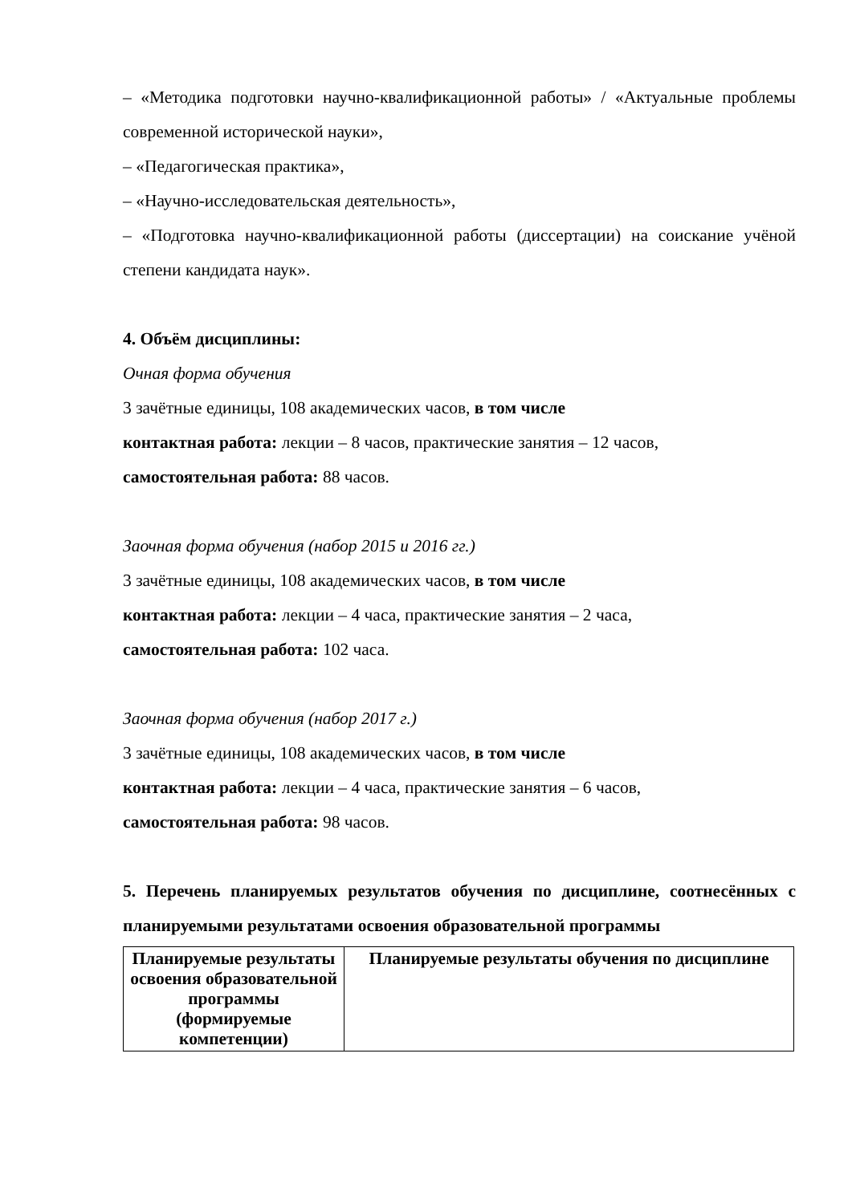– «Методика подготовки научно-квалификационной работы» / «Актуальные проблемы современной исторической науки»,
– «Педагогическая практика»,
– «Научно-исследовательская деятельность»,
– «Подготовка научно-квалификационной работы (диссертации) на соискание учёной степени кандидата наук».
4. Объём дисциплины:
Очная форма обучения
3 зачётные единицы, 108 академических часов, в том числе
контактная работа: лекции – 8 часов, практические занятия – 12 часов,
самостоятельная работа: 88 часов.
Заочная форма обучения (набор 2015 и 2016 гг.)
3 зачётные единицы, 108 академических часов, в том числе
контактная работа: лекции – 4 часа, практические занятия – 2 часа,
самостоятельная работа: 102 часа.
Заочная форма обучения (набор 2017 г.)
3 зачётные единицы, 108 академических часов, в том числе
контактная работа: лекции – 4 часа, практические занятия – 6 часов,
самостоятельная работа: 98 часов.
5. Перечень планируемых результатов обучения по дисциплине, соотнесённых с планируемыми результатами освоения образовательной программы
| Планируемые результаты освоения образовательной программы (формируемые компетенции) | Планируемые результаты обучения по дисциплине |
| --- | --- |